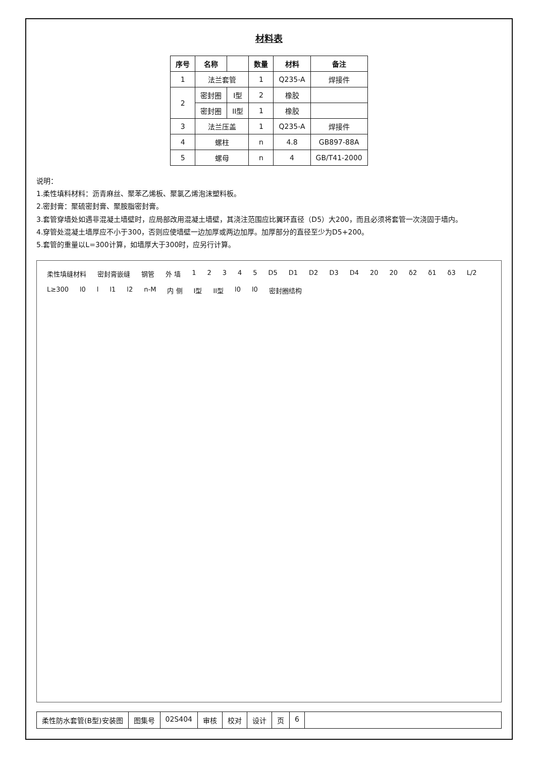材料表
| 序号 | 名称 | | 数量 | 材料 | 备注 |
| --- | --- | --- | --- | --- | --- |
| 1 | 法兰套管 | | 1 | Q235-A | 焊接件 |
| 2 | 密封圈 | I型 | 2 | 橡胶 | |
| | 密封圈 | II型 | 1 | 橡胶 | |
| 3 | 法兰压盖 | | 1 | Q235-A | 焊接件 |
| 4 | 螺柱 | | n | 4.8 | GB897-88A |
| 5 | 螺母 | | n | 4 | GB/T41-2000 |
说明：
1.柔性填料材料：沥青麻丝、聚苯乙烯板、聚氯乙烯泡沫塑料板。
2.密封膏：聚硫密封膏、聚胺脂密封膏。
3.套管穿墙处如遇非混凝土墙壁时，应局部改用混凝土墙壁，其浇注范围应比翼环直径（D5）大200，而且必须将套管一次浇固于墙内。
4.穿管处混凝土墙厚应不小于300，否则应使墙壁一边加厚或两边加厚。加厚部分的直径至少为D5+200。
5.套管的重量以L=300计算，如墙厚大于300时，应另行计算。
柔性填缝材料 密封膏嵌缝 钢管 外 墙 1 2 3 4 5 D5 D1 D2 D3 D4 20 20 δ2 δ1 δ3 L/2 L≥300 l0 l l1 l2 n-M 内 侧 I型 II型 l0 l0 密封圈结构
柔性防水套管(B型)安装图 图集号 02S404 审核 校对 设计 页 6